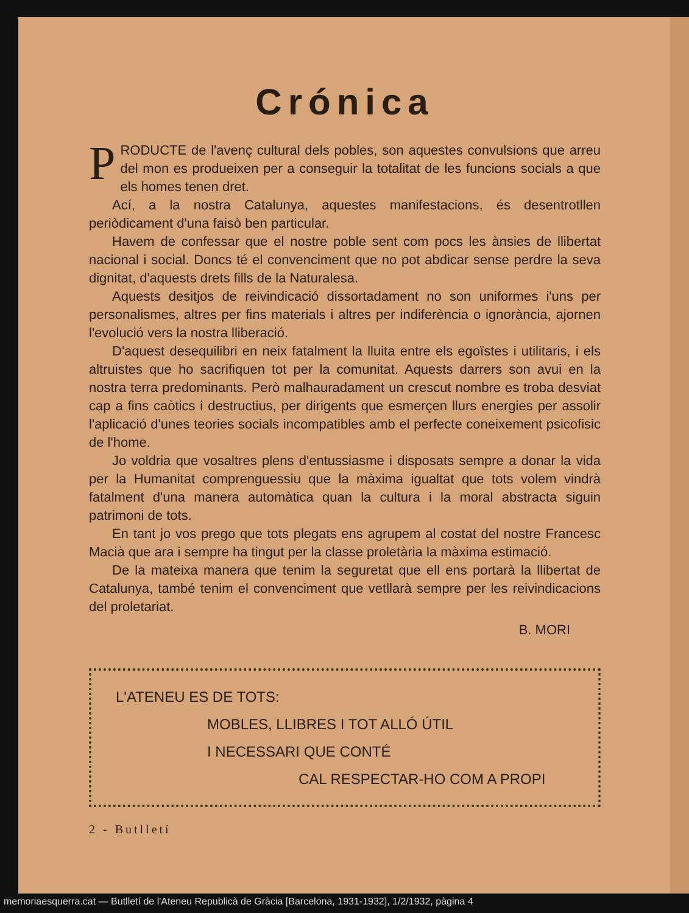Crónica
PRODUCTE de l'avenç cultural dels pobles, son aquestes convulsions que arreu del mon es produeixen per a conseguir la totalitat de les funcions socials a que els homes tenen dret.
Ací, a la nostra Catalunya, aquestes manifestacions, és desentrotllen periòdicament d'una faisò ben particular.
Havem de confessar que el nostre poble sent com pocs les ànsies de llibertat nacional i social. Doncs té el convenciment que no pot abdicar sense perdre la seva dignitat, d'aquests drets fills de la Naturalesa.
Aquests desitjos de reivindicació dissortadament no son uniformes i'uns per personalismes, altres per fins materials i altres per indiferència o ignorància, ajornen l'evolució vers la nostra lliberació.
D'aquest desequilibri en neix fatalment la lluita entre els egoïstes i utilitaris, i els altruistes que ho sacrifiquen tot per la comunitat. Aquests darrers son avui en la nostra terra predominants. Però malhauradament un crescut nombre es troba desviat cap a fins caòtics i destructius, per dirigents que esmerçen llurs energies per assolir l'aplicació d'unes teories socials incompatibles amb el perfecte coneixement psicofisic de l'home.
Jo voldria que vosaltres plens d'entussiasme i disposats sempre a donar la vida per la Humanitat comprenguessiu que la màxima igualtat que tots volem vindrà fatalment d'una manera automàtica quan la cultura i la moral abstracta siguin patrimoni de tots.
En tant jo vos prego que tots plegats ens agrupem al costat del nostre Francesc Macià que ara i sempre ha tingut per la classe proletària la màxima estimació.
De la mateixa manera que tenim la seguretat que ell ens portarà la llibertat de Catalunya, també tenim el convenciment que vetllarà sempre per les reivindicacions del proletariat.
B. MORI
L'ATENEU ES DE TOTS:
MOBLES, LLIBRES I TOT ALLÓ ÚTIL
I NECESSARI QUE CONTÉ
CAL RESPECTAR-HO COM A PROPI
2 - Butlletí
memoriaesquerra.cat — Butlletí de l'Ateneu Republicà de Gràcia [Barcelona, 1931-1932], 1/2/1932, pàgina 4